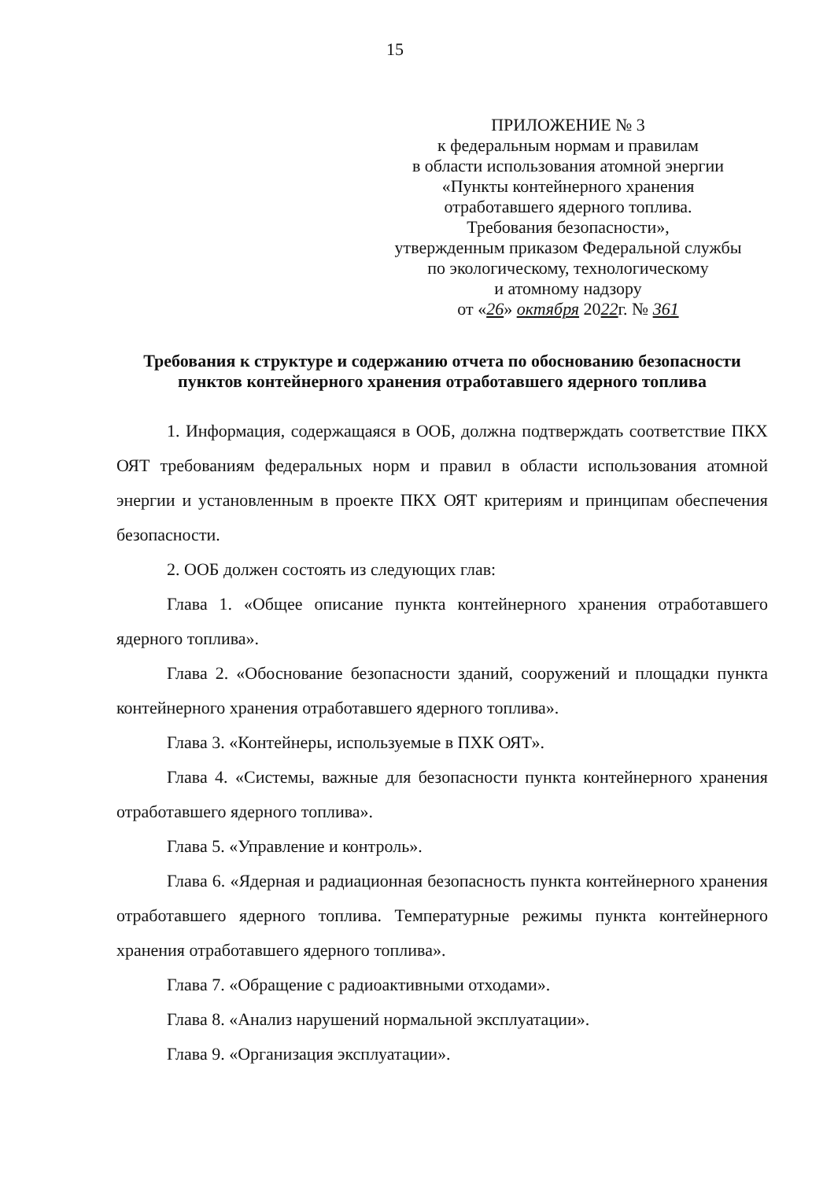15
ПРИЛОЖЕНИЕ № 3
к федеральным нормам и правилам
в области использования атомной энергии
«Пункты контейнерного хранения
отработавшего ядерного топлива.
Требования безопасности»,
утвержденным приказом Федеральной службы
по экологическому, технологическому
и атомному надзору
от «26» октября 2022г. № 361
Требования к структуре и содержанию отчета по обоснованию безопасности пунктов контейнерного хранения отработавшего ядерного топлива
1. Информация, содержащаяся в ООБ, должна подтверждать соответствие ПКХ ОЯТ требованиям федеральных норм и правил в области использования атомной энергии и установленным в проекте ПКХ ОЯТ критериям и принципам обеспечения безопасности.
2. ООБ должен состоять из следующих глав:
Глава 1. «Общее описание пункта контейнерного хранения отработавшего ядерного топлива».
Глава 2. «Обоснование безопасности зданий, сооружений и площадки пункта контейнерного хранения отработавшего ядерного топлива».
Глава 3. «Контейнеры, используемые в ПХК ОЯТ».
Глава 4. «Системы, важные для безопасности пункта контейнерного хранения отработавшего ядерного топлива».
Глава 5. «Управление и контроль».
Глава 6. «Ядерная и радиационная безопасность пункта контейнерного хранения отработавшего ядерного топлива. Температурные режимы пункта контейнерного хранения отработавшего ядерного топлива».
Глава 7. «Обращение с радиоактивными отходами».
Глава 8. «Анализ нарушений нормальной эксплуатации».
Глава 9. «Организация эксплуатации».